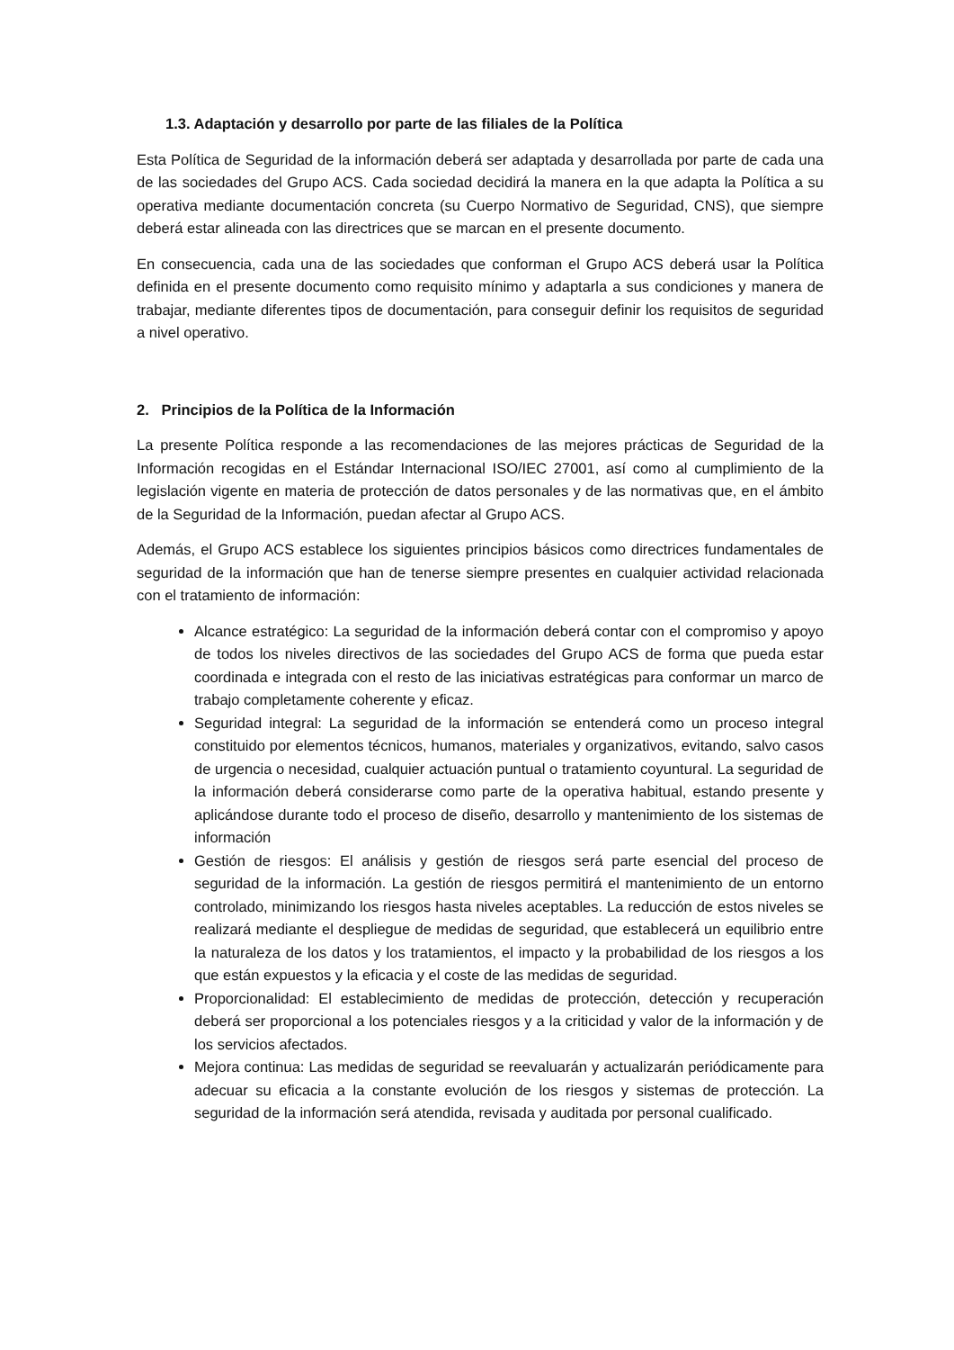1.3. Adaptación y desarrollo por parte de las filiales de la Política
Esta Política de Seguridad de la información deberá ser adaptada y desarrollada por parte de cada una de las sociedades del Grupo ACS. Cada sociedad decidirá la manera en la que adapta la Política a su operativa mediante documentación concreta (su Cuerpo Normativo de Seguridad, CNS), que siempre deberá estar alineada con las directrices que se marcan en el presente documento.
En consecuencia, cada una de las sociedades que conforman el Grupo ACS deberá usar la Política definida en el presente documento como requisito mínimo y adaptarla a sus condiciones y manera de trabajar, mediante diferentes tipos de documentación, para conseguir definir los requisitos de seguridad a nivel operativo.
2. Principios de la Política de la Información
La presente Política responde a las recomendaciones de las mejores prácticas de Seguridad de la Información recogidas en el Estándar Internacional ISO/IEC 27001, así como al cumplimiento de la legislación vigente en materia de protección de datos personales y de las normativas que, en el ámbito de la Seguridad de la Información, puedan afectar al Grupo ACS.
Además, el Grupo ACS establece los siguientes principios básicos como directrices fundamentales de seguridad de la información que han de tenerse siempre presentes en cualquier actividad relacionada con el tratamiento de información:
Alcance estratégico: La seguridad de la información deberá contar con el compromiso y apoyo de todos los niveles directivos de las sociedades del Grupo ACS de forma que pueda estar coordinada e integrada con el resto de las iniciativas estratégicas para conformar un marco de trabajo completamente coherente y eficaz.
Seguridad integral: La seguridad de la información se entenderá como un proceso integral constituido por elementos técnicos, humanos, materiales y organizativos, evitando, salvo casos de urgencia o necesidad, cualquier actuación puntual o tratamiento coyuntural. La seguridad de la información deberá considerarse como parte de la operativa habitual, estando presente y aplicándose durante todo el proceso de diseño, desarrollo y mantenimiento de los sistemas de información
Gestión de riesgos: El análisis y gestión de riesgos será parte esencial del proceso de seguridad de la información. La gestión de riesgos permitirá el mantenimiento de un entorno controlado, minimizando los riesgos hasta niveles aceptables. La reducción de estos niveles se realizará mediante el despliegue de medidas de seguridad, que establecerá un equilibrio entre la naturaleza de los datos y los tratamientos, el impacto y la probabilidad de los riesgos a los que están expuestos y la eficacia y el coste de las medidas de seguridad.
Proporcionalidad: El establecimiento de medidas de protección, detección y recuperación deberá ser proporcional a los potenciales riesgos y a la criticidad y valor de la información y de los servicios afectados.
Mejora continua: Las medidas de seguridad se reevaluarán y actualizarán periódicamente para adecuar su eficacia a la constante evolución de los riesgos y sistemas de protección. La seguridad de la información será atendida, revisada y auditada por personal cualificado.